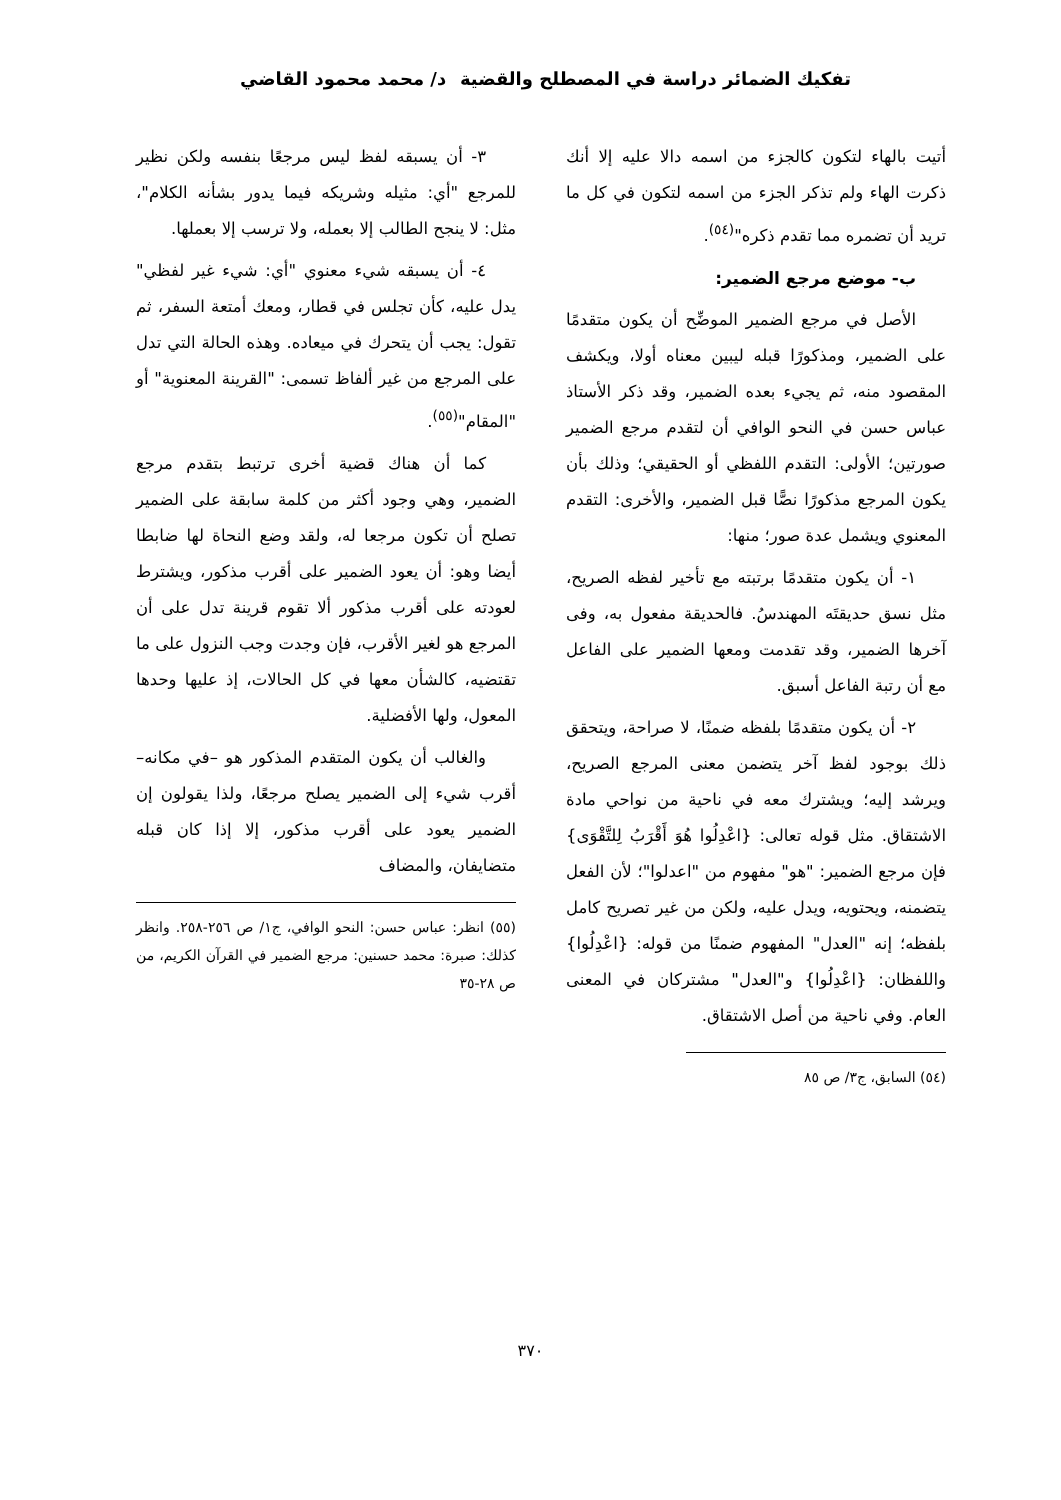تفكيك الضمائر دراسة في المصطلح والقضية
د/ محمد محمود القاضي
أتيت بالهاء لتكون كالجزء من اسمه دالا عليه إلا أنك ذكرت الهاء ولم تذكر الجزء من اسمه لتكون في كل ما تريد أن تضمره مما تقدم ذكره"<sup>(٥٤)</sup>.
ب- موضع مرجع الضمير:
الأصل في مرجع الضمير الموضِّح أن يكون متقدمًا على الضمير، ومذكورًا قبله ليبين معناه أولا، ويكشف المقصود منه، ثم يجيء بعده الضمير، وقد ذكر الأستاذ عباس حسن في النحو الوافي أن لتقدم مرجع الضمير صورتين؛ الأولى: التقدم اللفظي أو الحقيقي؛ وذلك بأن يكون المرجع مذكورًا نصًّا قبل الضمير، والأخرى: التقدم المعنوي ويشمل عدة صور؛ منها:
١- أن يكون متقدمًا برتبته مع تأخير لفظه الصريح، مثل نسق حديقتَه المهندسُ. فالحديقة مفعول به، وفى آخرها الضمير، وقد تقدمت ومعها الضمير على الفاعل مع أن رتبة الفاعل أسبق.
٢- أن يكون متقدمًا بلفظه ضمنًا، لا صراحة، ويتحقق ذلك بوجود لفظ آخر يتضمن معنى المرجع الصريح، ويرشد إليه؛ ويشترك معه في ناحية من نواحي مادة الاشتقاق. مثل قوله تعالى: {اعْدِلُوا هُوَ أَقْرَبُ لِلتَّقْوَى} فإن مرجع الضمير: "هو" مفهوم من "اعدلوا"؛ لأن الفعل يتضمنه، ويحتويه، ويدل عليه، ولكن من غير تصريح كامل بلفظه؛ إنه "العدل" المفهوم ضمنًا من قوله: {اعْدِلُوا} واللفظان: {اعْدِلُوا} و"العدل" مشتركان في المعنى العام. وفي ناحية من أصل الاشتقاق.
(٥٤) السابق، ج٣/ ص ٨٥
٣- أن يسبقه لفظ ليس مرجعًا بنفسه ولكن نظير للمرجع "أي: مثيله وشريكه فيما يدور بشأنه الكلام"، مثل: لا ينجح الطالب إلا بعمله، ولا ترسب إلا بعملها.
٤- أن يسبقه شيء معنوي "أي: شيء غير لفظي" يدل عليه، كأن تجلس في قطار، ومعك أمتعة السفر، ثم تقول: يجب أن يتحرك في ميعاده. وهذه الحالة التي تدل على المرجع من غير ألفاظ تسمى: "القرينة المعنوية" أو "المقام"<sup>(٥٥)</sup>.
كما أن هناك قضية أخرى ترتبط بتقدم مرجع الضمير، وهي وجود أكثر من كلمة سابقة على الضمير تصلح أن تكون مرجعا له، ولقد وضع النحاة لها ضابطا أيضا وهو: أن يعود الضمير على أقرب مذكور، ويشترط لعودته على أقرب مذكور ألا تقوم قرينة تدل على أن المرجع هو لغير الأقرب، فإن وجدت وجب النزول على ما تقتضيه، كالشأن معها في كل الحالات، إذ عليها وحدها المعول، ولها الأفضلية.
والغالب أن يكون المتقدم المذكور هو –في مكانه– أقرب شيء إلى الضمير يصلح مرجعًا، ولذا يقولون إن الضمير يعود على أقرب مذكور، إلا إذا كان قبله متضايفان، والمضاف
(٥٥) انظر: عباس حسن: النحو الوافي، ج١/ ص ٢٥٦-٢٥٨. وانظر كذلك: صبرة: محمد حسنين: مرجع الضمير في القرآن الكريم، من ص ٢٨-٣٥
٣٧٠